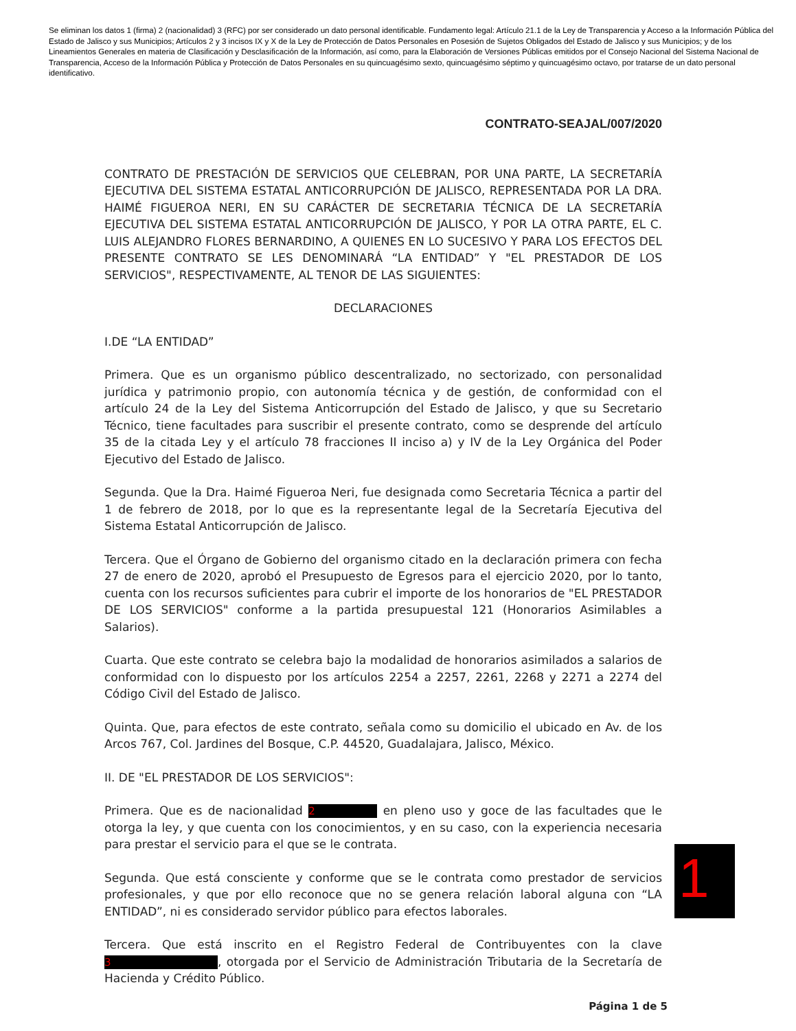Se eliminan los datos 1 (firma) 2 (nacionalidad) 3 (RFC) por ser considerado un dato personal identificable. Fundamento legal: Artículo 21.1 de la Ley de Transparencia y Acceso a la Información Pública del Estado de Jalisco y sus Municipios; Artículos 2 y 3 incisos IX y X de la Ley de Protección de Datos Personales en Posesión de Sujetos Obligados del Estado de Jalisco y sus Municipios; y de los Lineamientos Generales en materia de Clasificación y Desclasificación de la Información, así como, para la Elaboración de Versiones Públicas emitidos por el Consejo Nacional del Sistema Nacional de Transparencia, Acceso de la Información Pública y Protección de Datos Personales en su quincuagésimo sexto, quincuagésimo séptimo y quincuagésimo octavo, por tratarse de un dato personal identificativo.
CONTRATO-SEAJAL/007/2020
CONTRATO DE PRESTACIÓN DE SERVICIOS QUE CELEBRAN, POR UNA PARTE, LA SECRETARÍA EJECUTIVA DEL SISTEMA ESTATAL ANTICORRUPCIÓN DE JALISCO, REPRESENTADA POR LA DRA. HAIMÉ FIGUEROA NERI, EN SU CARÁCTER DE SECRETARIA TÉCNICA DE LA SECRETARÍA EJECUTIVA DEL SISTEMA ESTATAL ANTICORRUPCIÓN DE JALISCO, Y POR LA OTRA PARTE, EL C. LUIS ALEJANDRO FLORES BERNARDINO, A QUIENES EN LO SUCESIVO Y PARA LOS EFECTOS DEL PRESENTE CONTRATO SE LES DENOMINARÁ “LA ENTIDAD” Y "EL PRESTADOR DE LOS SERVICIOS", RESPECTIVAMENTE, AL TENOR DE LAS SIGUIENTES:
DECLARACIONES
I.DE “LA ENTIDAD”
Primera. Que es un organismo público descentralizado, no sectorizado, con personalidad jurídica y patrimonio propio, con autonomía técnica y de gestión, de conformidad con el artículo 24 de la Ley del Sistema Anticorrupción del Estado de Jalisco, y que su Secretario Técnico, tiene facultades para suscribir el presente contrato, como se desprende del artículo 35 de la citada Ley y el artículo 78 fracciones II inciso a) y IV de la Ley Orgánica del Poder Ejecutivo del Estado de Jalisco.
Segunda. Que la Dra. Haimé Figueroa Neri, fue designada como Secretaria Técnica a partir del 1 de febrero de 2018, por lo que es la representante legal de la Secretaría Ejecutiva del Sistema Estatal Anticorrupción de Jalisco.
Tercera. Que el Órgano de Gobierno del organismo citado en la declaración primera con fecha 27 de enero de 2020, aprobó el Presupuesto de Egresos para el ejercicio 2020, por lo tanto, cuenta con los recursos suficientes para cubrir el importe de los honorarios de "EL PRESTADOR DE LOS SERVICIOS" conforme a la partida presupuestal 121 (Honorarios Asimilables a Salarios).
Cuarta. Que este contrato se celebra bajo la modalidad de honorarios asimilados a salarios de conformidad con lo dispuesto por los artículos 2254 a 2257, 2261, 2268 y 2271 a 2274 del Código Civil del Estado de Jalisco.
Quinta. Que, para efectos de este contrato, señala como su domicilio el ubicado en Av. de los Arcos 767, Col. Jardines del Bosque, C.P. 44520, Guadalajara, Jalisco, México.
II. DE "EL PRESTADOR DE LOS SERVICIOS":
Primera. Que es de nacionalidad 2 en pleno uso y goce de las facultades que le otorga la ley, y que cuenta con los conocimientos, y en su caso, con la experiencia necesaria para prestar el servicio para el que se le contrata.
Segunda. Que está consciente y conforme que se le contrata como prestador de servicios profesionales, y que por ello reconoce que no se genera relación laboral alguna con “LA ENTIDAD”, ni es considerado servidor público para efectos laborales.
Tercera. Que está inscrito en el Registro Federal de Contribuyentes con la clave 3, otorgada por el Servicio de Administración Tributaria de la Secretaría de Hacienda y Crédito Público.
1
Página 1 de 5